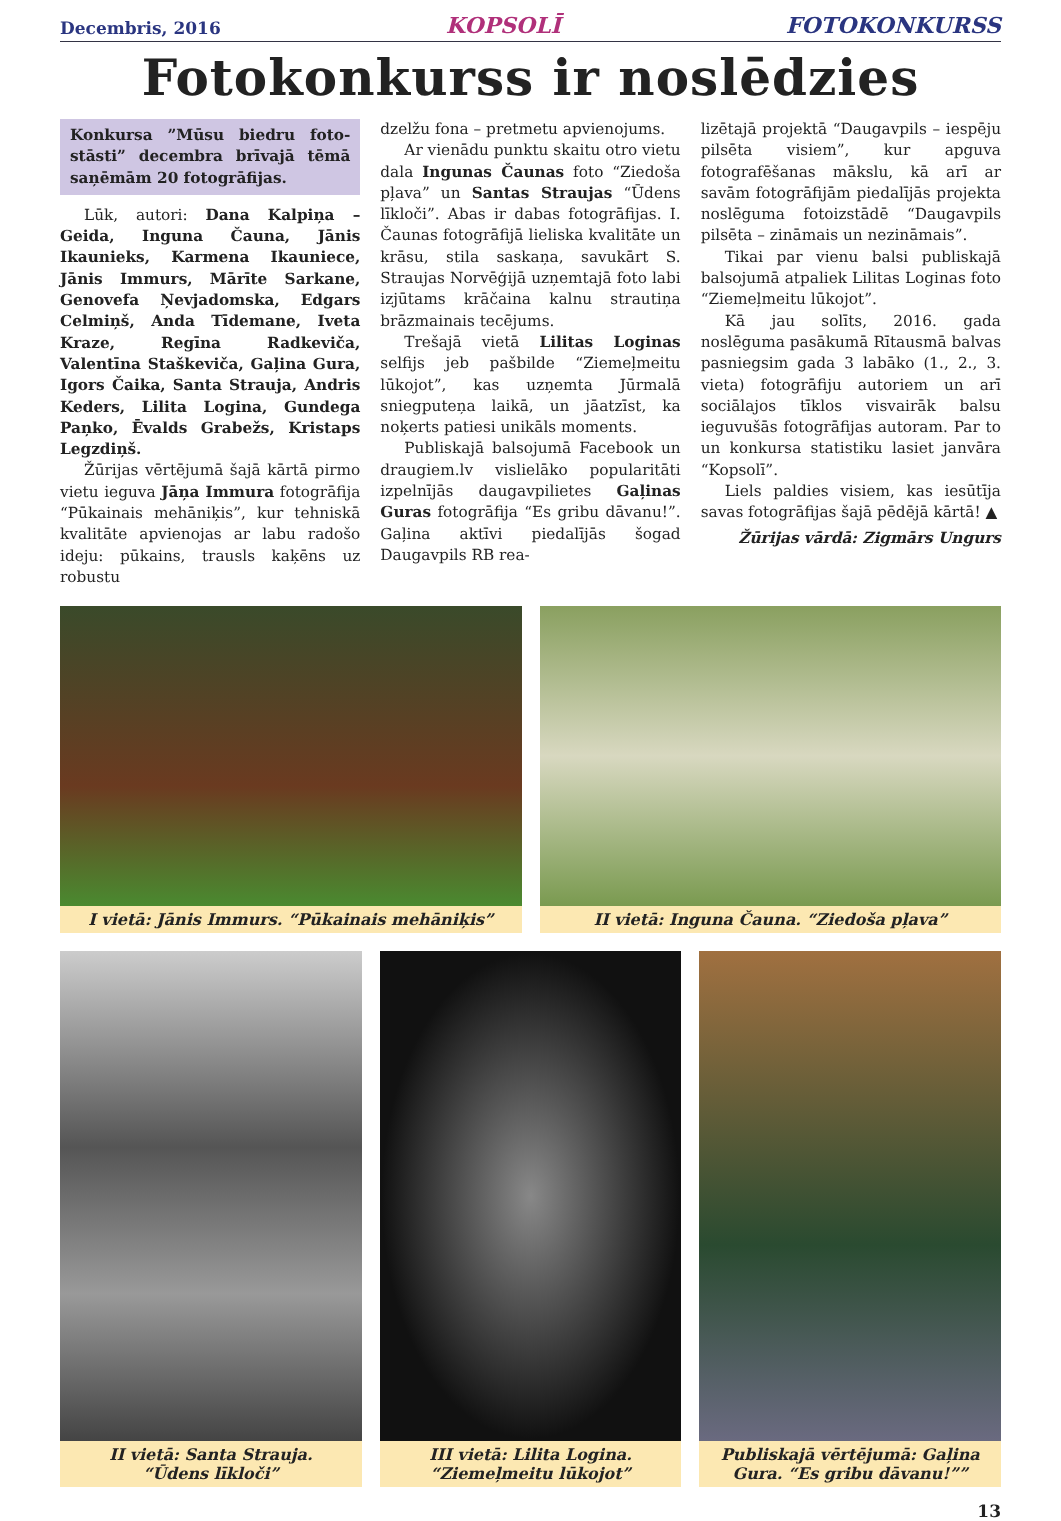Decembris, 2016 KOPSOLĪ FOTOKONKURSS
Fotokonkurss ir noslēdzies
Konkursa ”Mūsu biedru foto-stāsti” decembra brīvajā tēmā saņēmām 20 fotogrāfijas.
Lūk, autori: Dana Kalpiņa – Geida, Inguna Čauna, Jānis Ikaunieks, Karmena Ikauniece, Jānis Immurs, Mārīte Sarkane, Genovefa Ņevjadomska, Edgars Celmiņš, Anda Tīdemane, Iveta Kraze, Regīna Radkeviča, Valentīna Staškeviča, Gaļina Gura, Igors Čaika, Santa Strauja, Andris Keders, Lilita Logina, Gundega Paņko, Ēvalds Grabežs, Kristaps Legzdiņš.
Žūrijas vērtējumā šajā kārtā pirmo vietu ieguva Jāņa Immura fotogrāfija “Pūkainais mehāniķis”, kur tehniskā kvalitāte apvienojas ar labu radošo ideju: pūkains, trausls kaķēns uz robustu
dzelžu fona – pretmetu apvienojums.
Ar vienādu punktu skaitu otro vietu dala Ingunas Čaunas foto “Ziedoša pļava” un Santas Straujas “Ūdens līkloči”. Abas ir dabas fotogrāfijas. I. Čaunas fotogrāfijā lieliska kvalitāte un krāsu, stila saskaņa, savukārt S. Straujas Norvēģijā uzņemtajā foto labi izjūtams krāčaina kalnu strautiņa brāzmainais tecējums.
Trešajā vietā Lilitas Loginas selfijs jeb pašbilde “Ziemeļmeitu lūkojot”, kas uzņemta Jūrmalā sniegputeņa laikā, un jāatzīst, ka noķerts patiesi unikāls moments.
Publiskajā balsojumā Facebook un draugiem.lv vislielāko popularitāti izpelnījās daugavpilietes Gaļinas Guras fotogrāfija “Es gribu dāvanu!”. Gaļina aktīvi piedalījās šogad Daugavpils RB rea-
lizētajā projektā “Daugavpils – iespēju pilsēta visiem”, kur apguva fotografēšanas mākslu, kā arī ar savām fotogrāfijām piedalījās projekta noslēguma fotoizstādē “Daugavpils pilsēta – zināmais un nezināmais”.
Tikai par vienu balsi publiskajā balsojumā atpaliek Lilitas Loginas foto “Ziemeļmeitu lūkojot”.
Kā jau solīts, 2016. gada noslēguma pasākumā Rītausmā balvas pasniegsim gada 3 labāko (1., 2., 3. vieta) fotogrāfiju autoriem un arī sociālajos tīklos visvairāk balsu ieguvušās fotogrāfijas autoram. Par to un konkursa statistiku lasiet janvāra “Kopsolī”.
Liels paldies visiem, kas iesūtīja savas fotogrāfijas šajā pēdējā kārtā! ▲
Žūrijas vārdā: Zigmārs Ungurs
I vietā: Jānis Immurs. “Pūkainais mehāniķis”
II vietā: Inguna Čauna. “Ziedoša pļava”
II vietā: Santa Strauja.
“Ūdens līkloči”
III vietā: Lilita Logina.
“Ziemeļmeitu lūkojot”
Publiskajā vērtējumā: Gaļina Gura. “Es gribu dāvanu!””
13